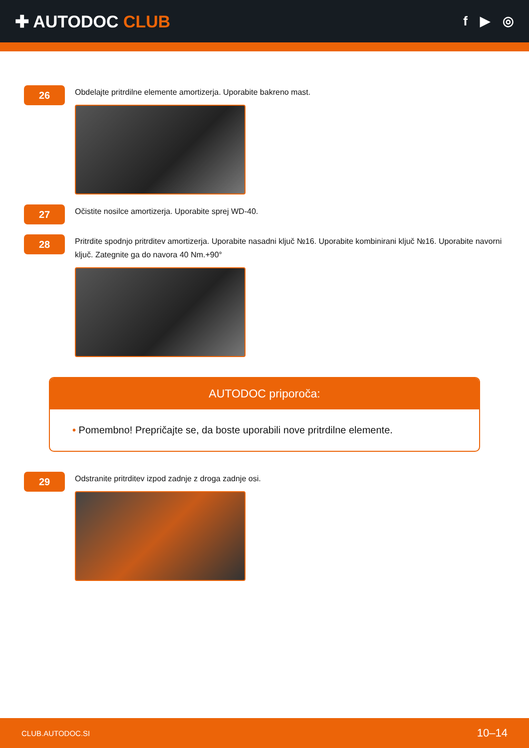✚ AUTODOC CLUB
f ▶ ◎
26
Obdelajte pritrdilne elemente amortizerja. Uporabite bakreno mast.
27
Očistite nosilce amortizerja. Uporabite sprej WD-40.
28
Pritrdite spodnjo pritrditev amortizerja. Uporabite nasadni ključ №16. Uporabite kombinirani ključ №16. Uporabite navorni ključ. Zategnite ga do navora 40 Nm.+90°
AUTODOC priporoča:
• Pomembno! Prepričajte se, da boste uporabili nove pritrdilne elemente.
29
Odstranite pritrditev izpod zadnje z droga zadnje osi.
CLUB.AUTODOC.SI 10–14